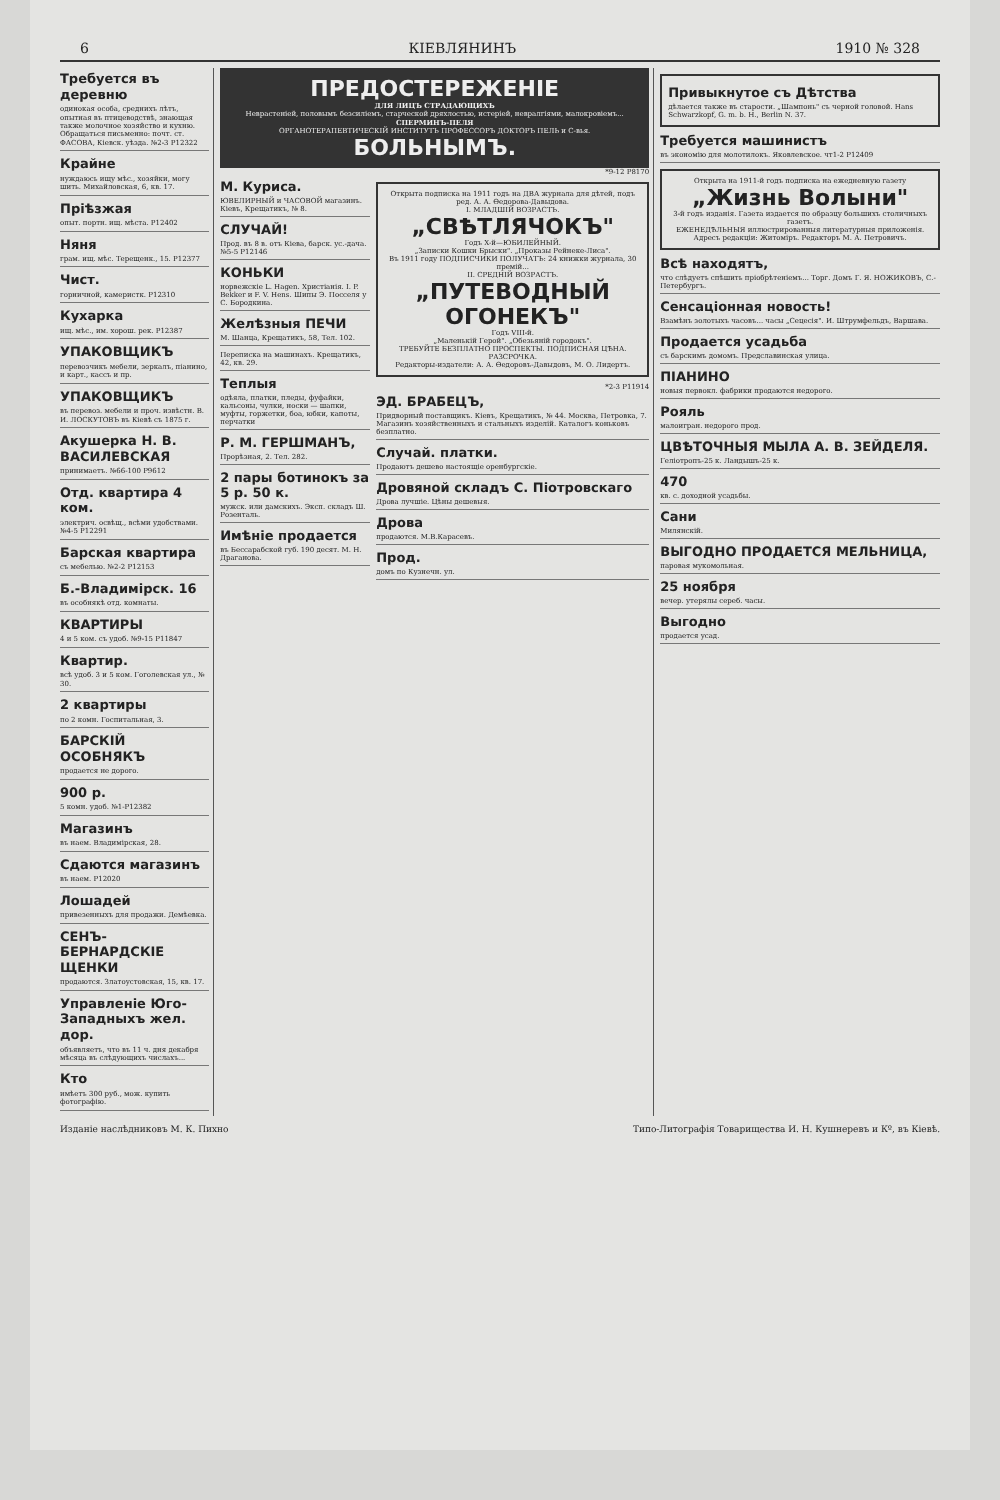6 КІЕВЛЯНИНЪ 1910 № 328
Требуется въ деревню
одинокая особа, среднихъ лѣтъ, опытная въ птицеводствѣ, знающая также молочное хозяйство и кухню. Обращаться письменно: почт. ст. ФАСОВА, Кіевск. уѣзда. №2-3 Р12322
Крайне
нуждаюсь ищу мѣс., хозяйки, могу шить. Михайловская, 6, кв. 17.
Пріѣзжая
опыт. портн. ищ. мѣста. Р12402
Няня
грам. ищ. мѣс. Терещенк., 15. Р12377
Чист.
горничной, камеристк. Р12310
Кухарка
ищ. мѣс., им. хорош. рек. Р12387
УПАКОВЩИКЪ
перевозчикъ мебели, зеркалъ, піанино, и карт., кассъ и пр.
УПАКОВЩИКЪ
въ перевоз. мебели и проч. извѣстн. В. И. ЛОСКУТОВЪ въ Кіевѣ съ 1875 г.
Акушерка Н. В. ВАСИЛЕВСКАЯ
принимаетъ. №66-100 Р9612
Отд. квартира 4 ком.
электрич. освѣщ., всѣми удобствами. №4-5 Р12291
Барская квартира
съ мебелью. №2-2 Р12153
Б.-Владимірск. 16
въ особнякѣ отд. комнаты.
КВАРТИРЫ
4 и 5 ком. съ удоб. №9-15 Р11847
Квартир.
всѣ удоб. 3 и 5 ком. Гоголевская ул., № 30.
2 квартиры
по 2 комн. Госпитальная, 3.
БАРСКІЙ ОСОБНЯКЪ
продается не дорого.
900 р.
5 комн. удоб. №1-Р12382
Магазинъ
въ наем. Владимірская, 28.
Сдаются магазинъ
въ наем. Р12020
Лошадей
привезенныхъ для продажи. Демѣевка.
СЕНЪ-БЕРНАРДСКІЕ ЩЕНКИ
продаются. Златоустовская, 15, кв. 17.
Управленіе Юго-Западныхъ жел. дор.
объявляетъ, что въ 11 ч. дня декабря мѣсяца въ слѣдующихъ числахъ...
Кто
имѣетъ 300 руб., мож. купить фотографію.
ПРЕДОСТЕРЕЖЕНІЕ
ДЛЯ ЛИЦЪ СТРАДАЮЩИХЪ
Неврастеніей, половымъ безсиліемъ, старческой дряхлостью, истеріей, невралгіями, малокровіемъ...
СПЕРМИНЪ-ПЕЛЯ
ОРГАНОТЕРАПЕВТИЧЕСКІЙ ИНСТИТУТЪ ПРОФЕССОРЪ ДОКТОРЪ ПЕЛЬ и С-вья.
БОЛЬНЫМЪ.
*9-12 Р8170
М. Куриса.
ЮВЕЛИРНЫЙ и ЧАСОВОЙ магазинъ. Кіевъ, Крещатикъ, № 8.
СЛУЧАЙ!
Прод. въ 8 в. отъ Кіева, барск. ус.-дача. №5-5 Р12146
КОНЬКИ
норвежскіе L. Hagen. Христіанія. I. P. Bekker и F. V. Hens. Шипы Э. Посселя у С. Бородкина.
Желѣзныя ПЕЧИ
М. Шанца, Крещатикъ, 58, Тел. 102.
Переписка на машинахъ. Крещатикъ, 42, кв. 29.
Теплыя
одѣяла, платки, пледы, фуфайки, кальсоны, чулки, носки — шапки, муфты, горжетки, боа, юбки, капоты, перчатки
Р. М. ГЕРШМАНЪ,
Прорѣзная, 2. Тел. 282.
2 пары ботинокъ за 5 р. 50 к.
мужск. или дамскихъ. Эксп. складъ Ш. Розенталь.
Имѣніе продается
въ Бессарабской губ. 190 десят. М. Н. Драганова.
Открыта подписка на 1911 годъ на ДВА журнала для дѣтей, подъ ред. А. А. Ѳедорова-Давыдова.
I. МЛАДШІЙ ВОЗРАСТЪ.
„СВѢТЛЯЧОКЪ"
Годъ X-й—ЮБИЛЕЙНЫЙ.
„Записки Кошки Брыски". „Проказы Рейнеке-Лиса".
Въ 1911 году ПОДПИСЧИКИ ПОЛУЧАТЪ: 24 книжки журнала, 30 премій...
II. СРЕДНІЙ ВОЗРАСТЪ.
„ПУТЕВОДНЫЙ ОГОНЕКЪ"
Годъ VIII-й.
„Маленькій Герой". „Обезьяній городокъ".
ТРЕБУЙТЕ БЕЗПЛАТНО ПРОСПЕКТЫ. ПОДПИСНАЯ ЦѢНА. РАЗСРОЧКА.
Редакторы-издатели: А. А. Ѳедоровъ-Давыдовъ, М. О. Лидертъ.
*2-3 Р11914
ЭД. БРАБЕЦЪ,
Придворный поставщикъ. Кіевъ, Крещатикъ, № 44. Москва, Петровка, 7. Магазинъ хозяйственныхъ и стальныхъ изделій. Каталогъ коньковъ безплатно.
Случай. платки.
Продаютъ дешево настоящіе оренбургскіе.
Дровяной складъ С. Піотровскаго
Дрова лучшіе. Цѣны дешевыя.
Дрова
продаются. М.В.Карасевъ.
Прод.
домъ по Кузнечн. ул.
Привыкнутое съ Дѣтства
дѣлается также въ старости. „Шампонь" съ черной головой. Hans Schwarzkopf, G. m. b. H., Berlin N. 37.
Требуется машинистъ
въ экономію для молотилокъ. Яковлевское. чт1-2 Р12409
Открыта на 1911-й годъ подписка на ежедневную газету
„Жизнь Волыни"
3-й годъ изданія. Газета издается по образцу большихъ столичныхъ газетъ.
ЕЖЕНЕДѢЛЬНЫЯ иллюстрированныя литературныя приложенія.
Адресъ редакціи: Житоміръ. Редакторъ М. А. Петровичъ.
Всѣ находятъ,
что слѣдуетъ спѣшить пріобрѣтеніемъ... Торг. Домъ Г. Я. НОЖИКОВЪ, С.-Петербургъ.
Сенсаціонная новость!
Взамѣнъ золотыхъ часовъ... часы „Сецесія". И. Штрумфельдъ, Варшава.
Продается усадьба
съ барскимъ домомъ. Предславинская улица.
ПІАНИНО
новыя первокл. фабрики продаются недорого.
Рояль
малоигран. недорого прод.
ЦВѢТОЧНЫЯ МЫЛА А. В. ЗЕЙДЕЛЯ.
Геліотропъ-25 к. Ландышъ-25 к.
470
кв. с. доходной усадьбы.
Сани
Милянскій.
ВЫГОДНО ПРОДАЕТСЯ МЕЛЬНИЦА,
паровая мукомольная.
25 ноября
вечер. утерялы сереб. часы.
Выгодно
продается усад.
Изданіе наслѣдниковъ М. К. Пихно Типо-Литографія Товарищества И. Н. Кушнеревъ и Кº, въ Кіевѣ.